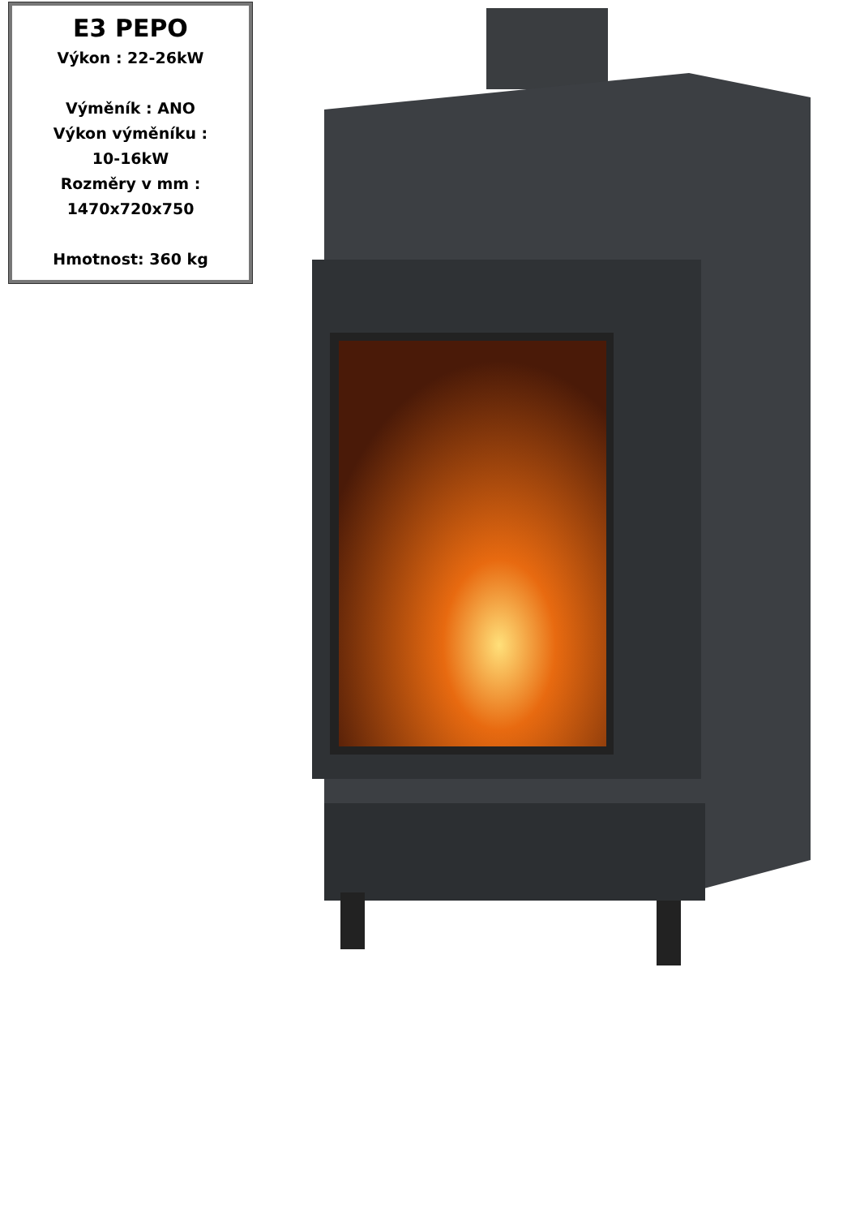E3 PEPO
Výkon : 22-26kW
Výměník : ANO
Výkon výměníku :
10-16kW
Rozměry v mm :
1470x720x750
Hmotnost: 360 kg